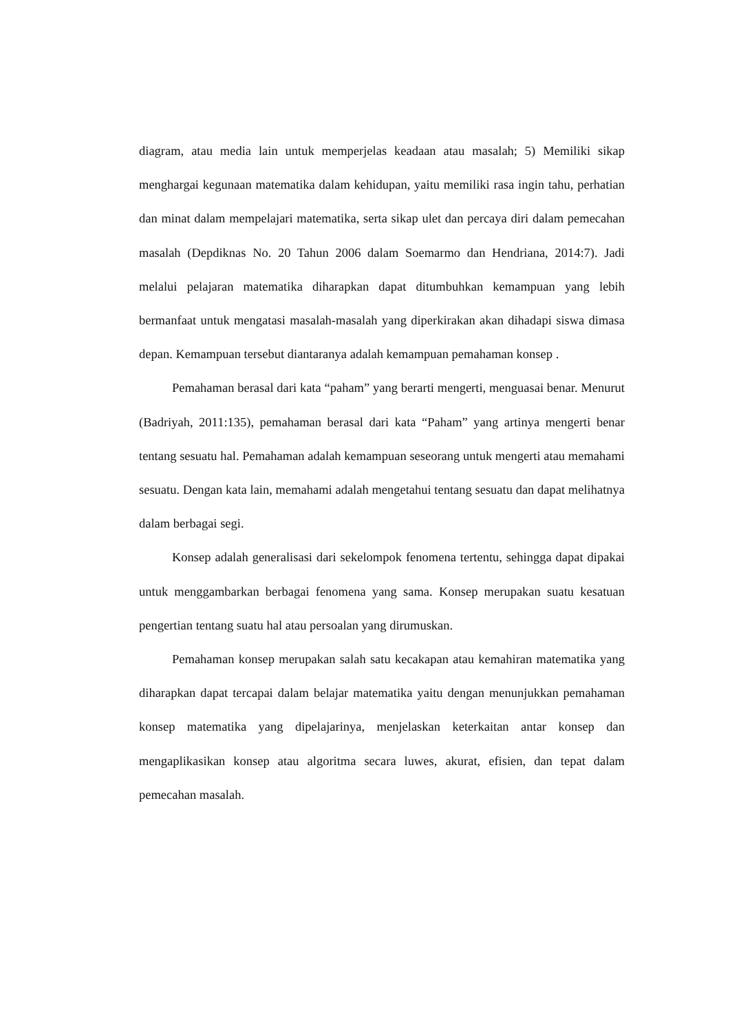diagram, atau media lain untuk memperjelas keadaan atau masalah; 5) Memiliki sikap menghargai kegunaan matematika dalam kehidupan, yaitu memiliki rasa ingin tahu, perhatian dan minat dalam mempelajari matematika, serta sikap ulet dan percaya diri dalam pemecahan masalah (Depdiknas No. 20 Tahun 2006 dalam Soemarmo dan Hendriana, 2014:7). Jadi melalui pelajaran matematika diharapkan dapat ditumbuhkan kemampuan yang lebih bermanfaat untuk mengatasi masalah-masalah yang diperkirakan akan dihadapi siswa dimasa depan. Kemampuan tersebut diantaranya adalah kemampuan pemahaman konsep .
Pemahaman berasal dari kata “paham” yang berarti mengerti, menguasai benar. Menurut (Badriyah, 2011:135), pemahaman berasal dari kata “Paham” yang artinya mengerti benar tentang sesuatu hal. Pemahaman adalah kemampuan seseorang untuk mengerti atau memahami sesuatu. Dengan kata lain, memahami adalah mengetahui tentang sesuatu dan dapat melihatnya dalam berbagai segi.
Konsep adalah generalisasi dari sekelompok fenomena tertentu, sehingga dapat dipakai untuk menggambarkan berbagai fenomena yang sama. Konsep merupakan suatu kesatuan pengertian tentang suatu hal atau persoalan yang dirumuskan.
Pemahaman konsep merupakan salah satu kecakapan atau kemahiran matematika yang diharapkan dapat tercapai dalam belajar matematika yaitu dengan menunjukkan pemahaman konsep matematika yang dipelajarinya, menjelaskan keterkaitan antar konsep dan mengaplikasikan konsep atau algoritma secara luwes, akurat, efisien, dan tepat dalam pemecahan masalah.